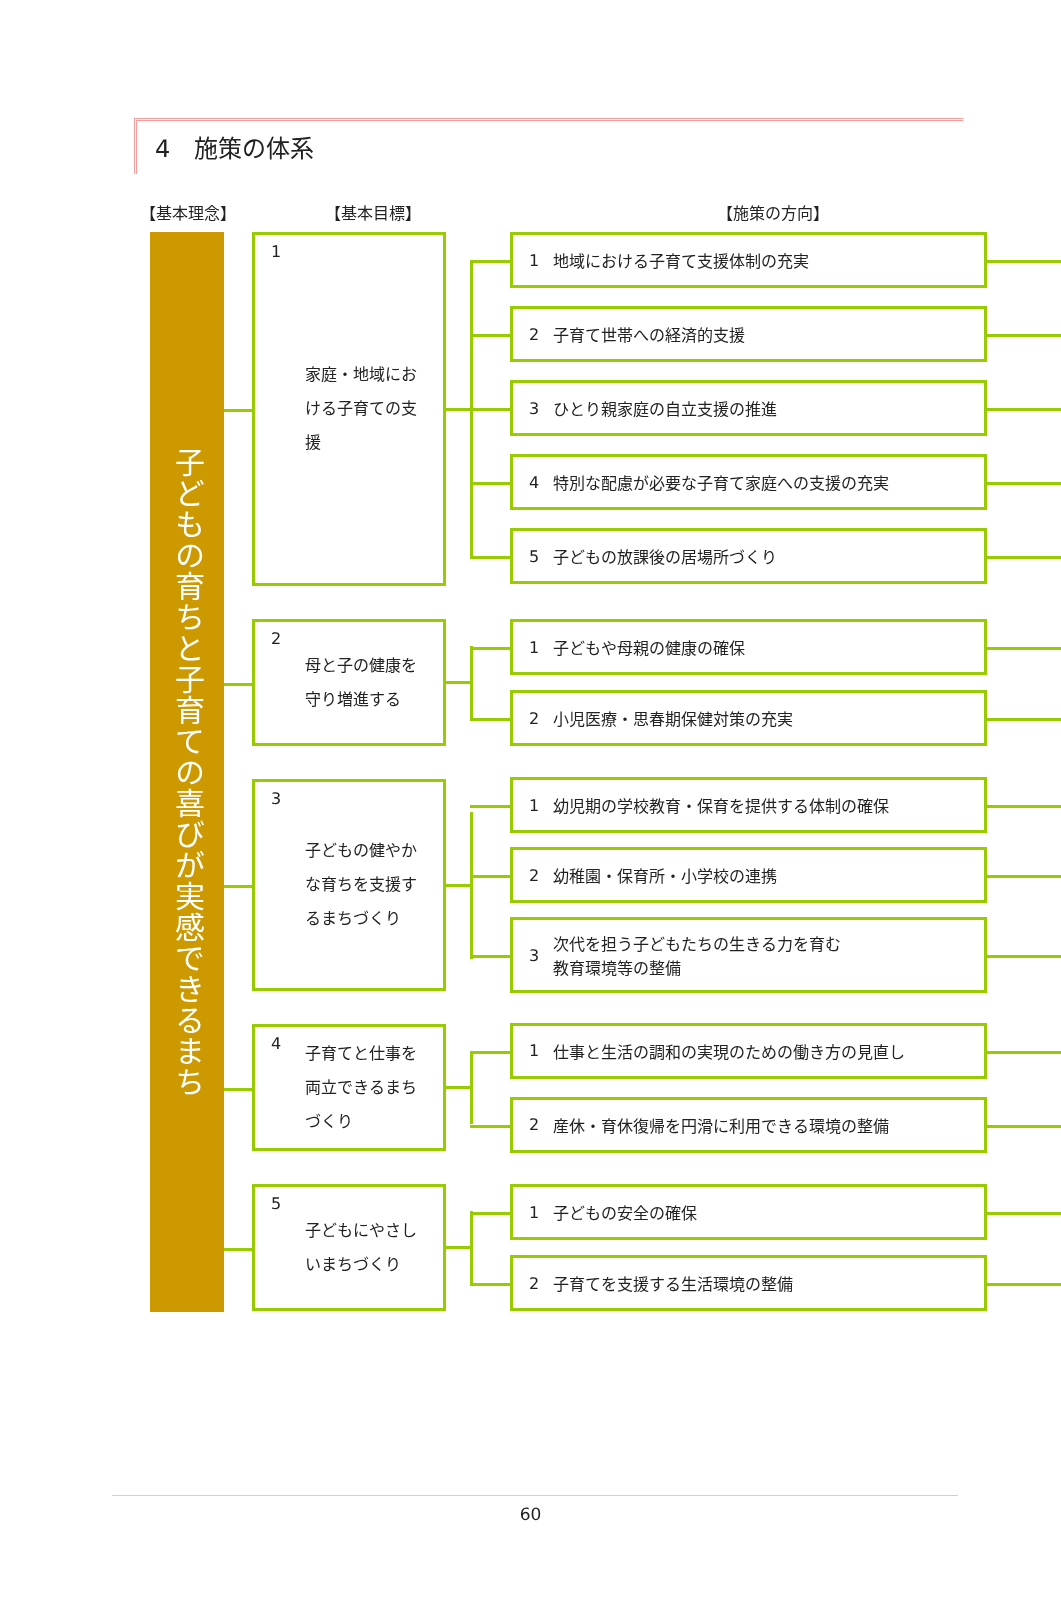4　施策の体系
【基本理念】 【基本目標】 【施策の方向】
子どもの育ちと子育ての喜びが実感できるまち
1 家庭・地域における子育ての支援
1 地域における子育て支援体制の充実
2 子育て世帯への経済的支援
3 ひとり親家庭の自立支援の推進
4 特別な配慮が必要な子育て家庭への支援の充実
5 子どもの放課後の居場所づくり
2 母と子の健康を守り増進する
1 子どもや母親の健康の確保
2 小児医療・思春期保健対策の充実
3 子どもの健やかな育ちを支援するまちづくり
1 幼児期の学校教育・保育を提供する体制の確保
2 幼稚園・保育所・小学校の連携
3 次代を担う子どもたちの生きる力を育む
教育環境等の整備
4 子育てと仕事を両立できるまちづくり
1 仕事と生活の調和の実現のための働き方の見直し
2 産休・育休復帰を円滑に利用できる環境の整備
5 子どもにやさしいまちづくり
1 子どもの安全の確保
2 子育てを支援する生活環境の整備
60